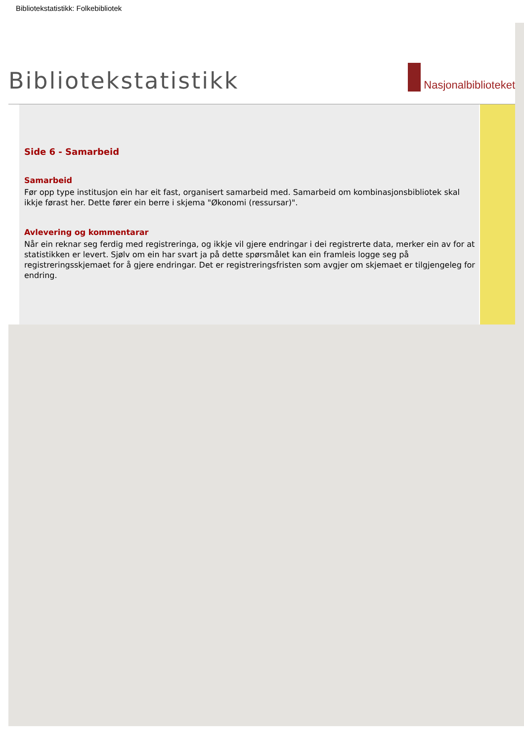Bibliotekstatistikk: Folkebibliotek
Bibliotekstatistikk
Nasjonalbiblioteket
Side 6 - Samarbeid
Samarbeid
Før opp type institusjon ein har eit fast, organisert samarbeid med. Samarbeid om kombinasjonsbibliotek skal ikkje førast her. Dette fører ein berre i skjema "Økonomi (ressursar)".
Avlevering og kommentarar
Når ein reknar seg ferdig med registreringa, og ikkje vil gjere endringar i dei registrerte data, merker ein av for at statistikken er levert. Sjølv om ein har svart ja på dette spørsmålet kan ein framleis logge seg på registreringsskjemaet for å gjere endringar. Det er registreringsfristen som avgjer om skjemaet er tilgjengeleg for endring.